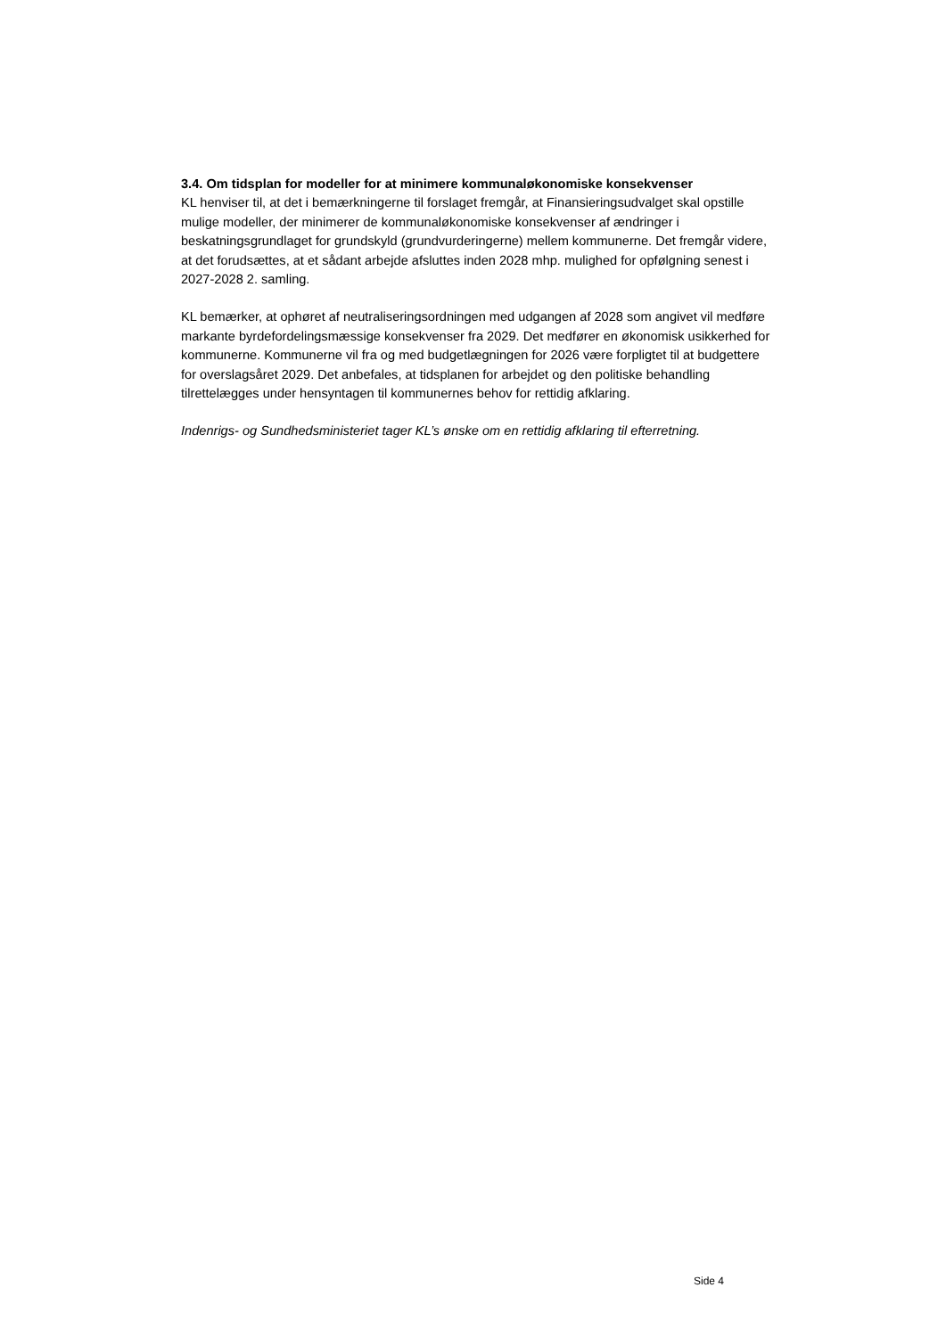3.4. Om tidsplan for modeller for at minimere kommunaløkonomiske konsekvenser
KL henviser til, at det i bemærkningerne til forslaget fremgår, at Finansieringsudvalget skal opstille mulige modeller, der minimerer de kommunaløkonomiske konsekvenser af ændringer i beskatningsgrundlaget for grundskyld (grundvurderingerne) mellem kommunerne. Det fremgår videre, at det forudsættes, at et sådant arbejde afsluttes inden 2028 mhp. mulighed for opfølgning senest i 2027-2028 2. samling.
KL bemærker, at ophøret af neutraliseringsordningen med udgangen af 2028 som angivet vil medføre markante byrdefordelingsmæssige konsekvenser fra 2029. Det medfører en økonomisk usikkerhed for kommunerne. Kommunerne vil fra og med budgetlægningen for 2026 være forpligtet til at budgettere for overslagsåret 2029. Det anbefales, at tidsplanen for arbejdet og den politiske behandling tilrettelægges under hensyntagen til kommunernes behov for rettidig afklaring.
Indenrigs- og Sundhedsministeriet tager KL’s ønske om en rettidig afklaring til efterretning.
Side 4